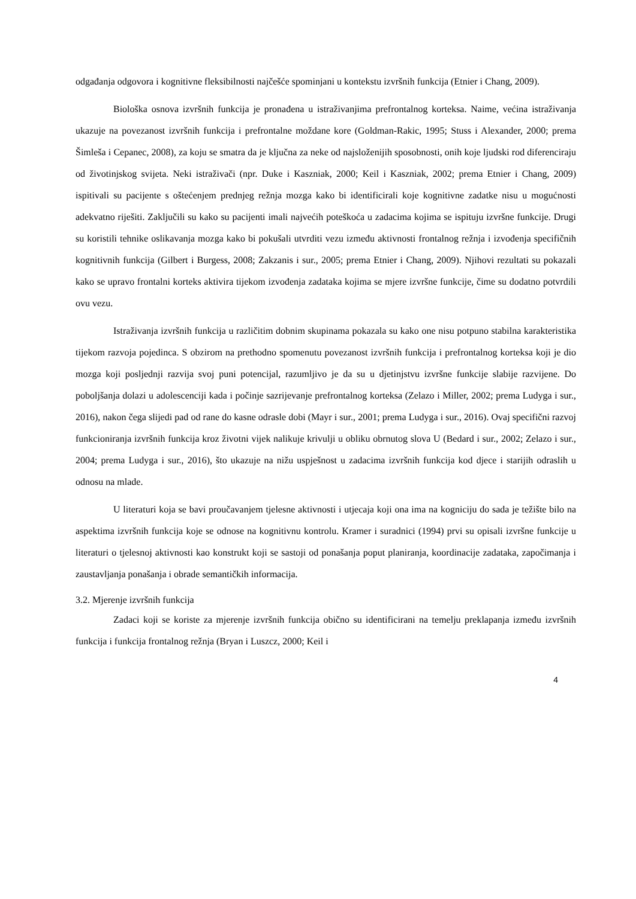odgađanja odgovora i kognitivne fleksibilnosti najčešće spominjani u kontekstu izvršnih funkcija (Etnier i Chang, 2009).
Biološka osnova izvršnih funkcija je pronađena u istraživanjima prefrontalnog korteksa. Naime, većina istraživanja ukazuje na povezanost izvršnih funkcija i prefrontalne moždane kore (Goldman-Rakic, 1995; Stuss i Alexander, 2000; prema Šimleša i Cepanec, 2008), za koju se smatra da je ključna za neke od najsloženijih sposobnosti, onih koje ljudski rod diferenciraju od životinjskog svijeta. Neki istraživači (npr. Duke i Kaszniak, 2000; Keil i Kaszniak, 2002; prema Etnier i Chang, 2009) ispitivali su pacijente s oštećenjem prednjeg režnja mozga kako bi identificirali koje kognitivne zadatke nisu u mogućnosti adekvatno riješiti. Zaključili su kako su pacijenti imali najvećih poteškoća u zadacima kojima se ispituju izvršne funkcije. Drugi su koristili tehnike oslikavanja mozga kako bi pokušali utvrditi vezu između aktivnosti frontalnog režnja i izvođenja specifičnih kognitivnih funkcija (Gilbert i Burgess, 2008; Zakzanis i sur., 2005; prema Etnier i Chang, 2009). Njihovi rezultati su pokazali kako se upravo frontalni korteks aktivira tijekom izvođenja zadataka kojima se mjere izvršne funkcije, čime su dodatno potvrdili ovu vezu.
Istraživanja izvršnih funkcija u različitim dobnim skupinama pokazala su kako one nisu potpuno stabilna karakteristika tijekom razvoja pojedinca. S obzirom na prethodno spomenutu povezanost izvršnih funkcija i prefrontalnog korteksa koji je dio mozga koji posljednji razvija svoj puni potencijal, razumljivo je da su u djetinjstvu izvršne funkcije slabije razvijene. Do poboljšanja dolazi u adolescenciji kada i počinje sazrijevanje prefrontalnog korteksa (Zelazo i Miller, 2002; prema Ludyga i sur., 2016), nakon čega slijedi pad od rane do kasne odrasle dobi (Mayr i sur., 2001; prema Ludyga i sur., 2016). Ovaj specifični razvoj funkcioniranja izvršnih funkcija kroz životni vijek nalikuje krivulji u obliku obrnutog slova U (Bedard i sur., 2002; Zelazo i sur., 2004; prema Ludyga i sur., 2016), što ukazuje na nižu uspješnost u zadacima izvršnih funkcija kod djece i starijih odraslih u odnosu na mlade.
U literaturi koja se bavi proučavanjem tjelesne aktivnosti i utjecaja koji ona ima na kogniciju do sada je težište bilo na aspektima izvršnih funkcija koje se odnose na kognitivnu kontrolu. Kramer i suradnici (1994) prvi su opisali izvršne funkcije u literaturi o tjelesnoj aktivnosti kao konstrukt koji se sastoji od ponašanja poput planiranja, koordinacije zadataka, započimanja i zaustavljanja ponašanja i obrade semantičkih informacija.
3.2. Mjerenje izvršnih funkcija
Zadaci koji se koriste za mjerenje izvršnih funkcija obično su identificirani na temelju preklapanja između izvršnih funkcija i funkcija frontalnog režnja (Bryan i Luszcz, 2000; Keil i
4